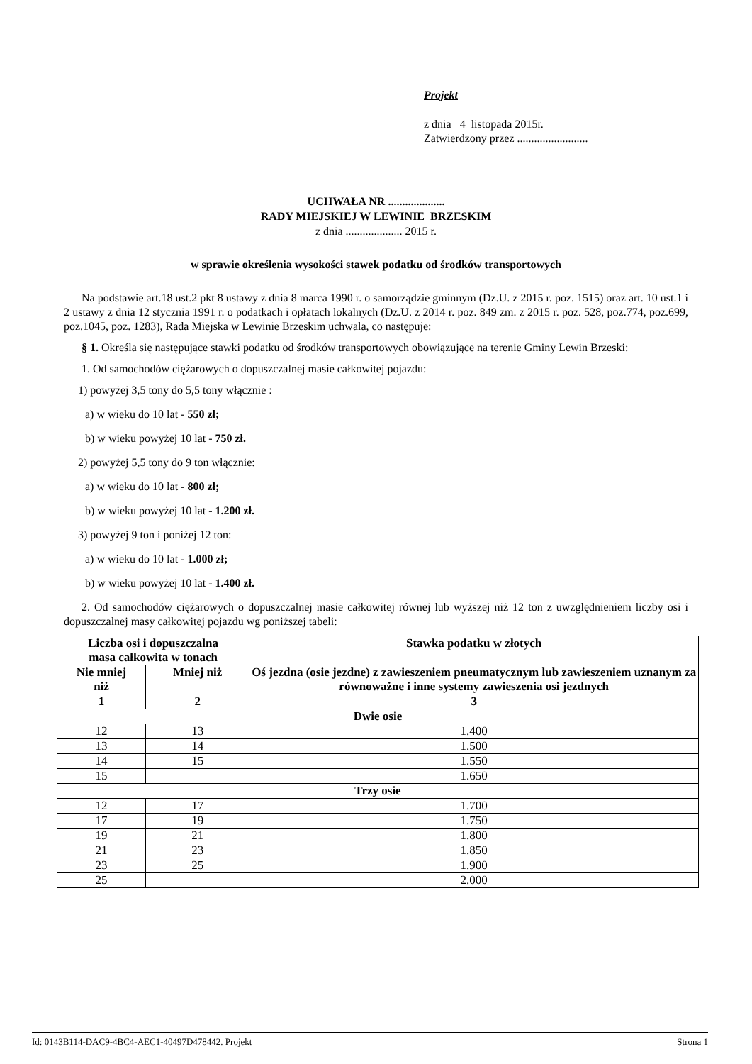Projekt
z dnia 4 listopada 2015r.
Zatwierdzony przez .........................
UCHWAŁA NR ....................
RADY MIEJSKIEJ W LEWINIE BRZESKIM
z dnia .................... 2015 r.
w sprawie określenia wysokości stawek podatku od środków transportowych
Na podstawie art.18 ust.2 pkt 8 ustawy z dnia 8 marca 1990 r. o samorządzie gminnym (Dz.U. z 2015 r. poz. 1515) oraz art. 10 ust.1 i 2 ustawy z dnia 12 stycznia 1991 r. o podatkach i opłatach lokalnych (Dz.U. z 2014 r. poz. 849 zm. z 2015 r. poz. 528, poz.774, poz.699, poz.1045, poz. 1283), Rada Miejska w Lewinie Brzeskim uchwala, co następuje:
§ 1. Określa się następujące stawki podatku od środków transportowych obowiązujące na terenie Gminy Lewin Brzeski:
1. Od samochodów ciężarowych o dopuszczalnej masie całkowitej pojazdu:
1) powyżej 3,5 tony do 5,5 tony włącznie :
a) w wieku do 10 lat - 550 zł;
b) w wieku powyżej 10 lat - 750 zł.
2) powyżej 5,5 tony do 9 ton włącznie:
a) w wieku do 10 lat - 800 zł;
b) w wieku powyżej 10 lat - 1.200 zł.
3) powyżej 9 ton i poniżej 12 ton:
a) w wieku do 10 lat - 1.000 zł;
b) w wieku powyżej 10 lat - 1.400 zł.
2. Od samochodów ciężarowych o dopuszczalnej masie całkowitej równej lub wyższej niż 12 ton z uwzględnieniem liczby osi i dopuszczalnej masy całkowitej pojazdu wg poniższej tabeli:
| Liczba osi i dopuszczalna masa całkowita w tonach | | | Stawka podatku w złotych |
| --- | --- | --- | --- |
| Nie mniej niż | Mniej niż | | Oś jezdna (osie jezdne) z zawieszeniem pneumatycznym lub zawieszeniem uznanym za równoważne i inne systemy zawieszenia osi jezdnych |
| 1 | 2 | | 3 |
| Dwie osie | | | |
| 12 | | 13 | 1.400 |
| 13 | | 14 | 1.500 |
| 14 | | 15 | 1.550 |
| 15 | | | 1.650 |
| Trzy osie | | | |
| 12 | | 17 | 1.700 |
| 17 | | 19 | 1.750 |
| 19 | | 21 | 1.800 |
| 21 | | 23 | 1.850 |
| 23 | | 25 | 1.900 |
| 25 | | | 2.000 |
Id: 0143B114-DAC9-4BC4-AEC1-40497D478442. Projekt Strona 1